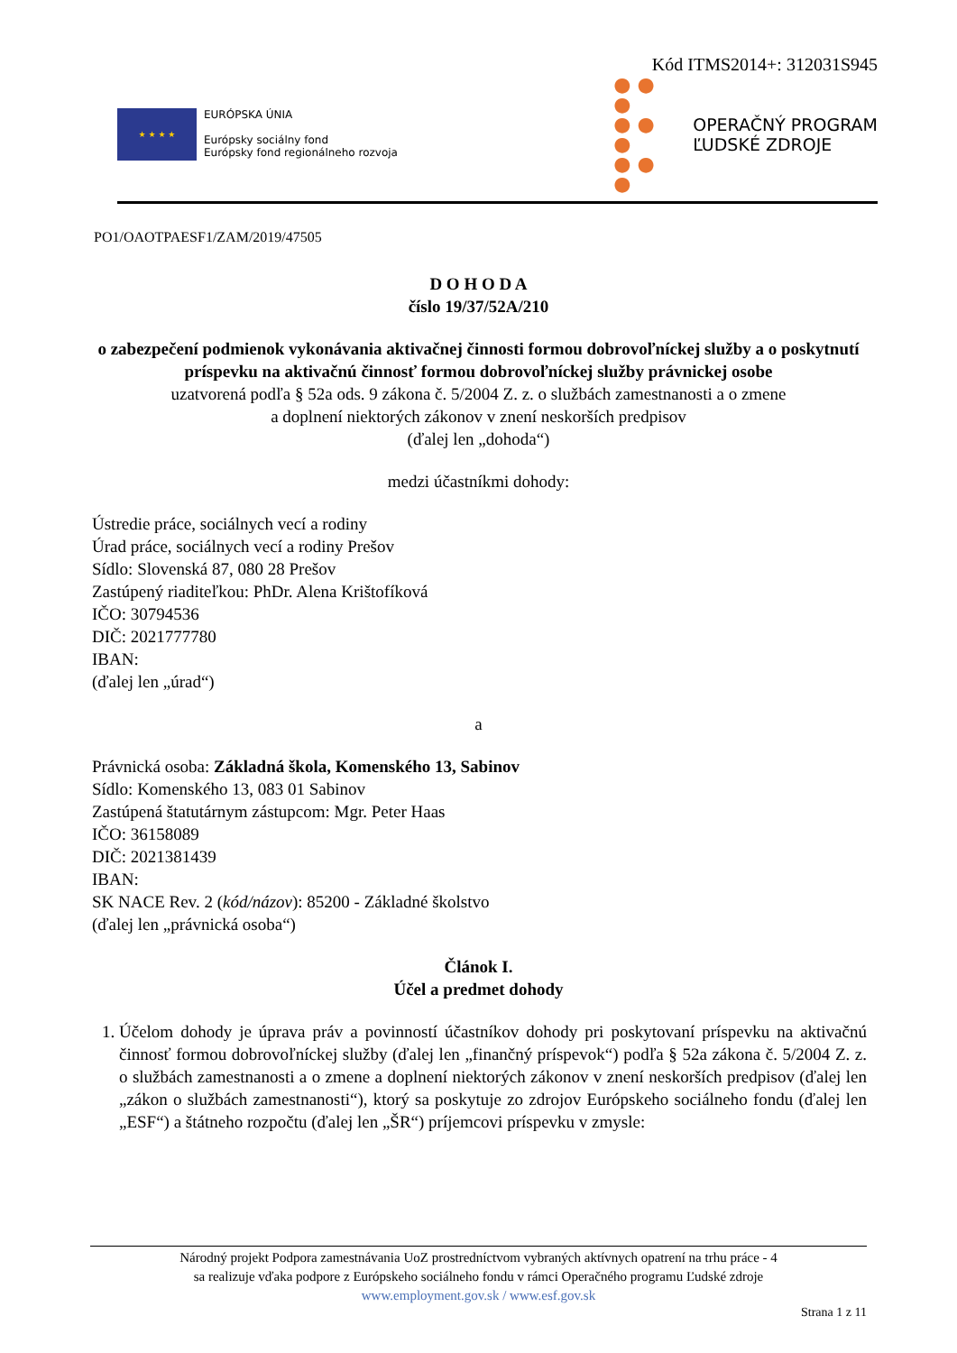Kód ITMS2014+: 312031S945
★ ★ ★ ★
EURÓPSKA ÚNIA
Európsky sociálny fond
Európsky fond regionálneho rozvoja
● ● ●
● ● ●
● ● ●
OPERAČNÝ PROGRAM
ĽUDSKÉ ZDROJE
PO1/OAOTPAESF1/ZAM/2019/47505
D O H O D A
číslo 19/37/52A/210
o zabezpečení podmienok vykonávania aktivačnej činnosti formou dobrovoľníckej služby a o poskytnutí príspevku na aktivačnú činnosť formou dobrovoľníckej služby právnickej osobe
uzatvorená podľa § 52a ods. 9 zákona č. 5/2004 Z. z. o službách zamestnanosti a o zmene
a doplnení niektorých zákonov v znení neskorších predpisov
(ďalej len „dohoda“)
medzi účastníkmi dohody:
Ústredie práce, sociálnych vecí a rodiny
Úrad práce, sociálnych vecí a rodiny Prešov
Sídlo: Slovenská 87, 080 28 Prešov
Zastúpený riaditeľkou: PhDr. Alena Krištofíková
IČO: 30794536
DIČ: 2021777780
IBAN:
(ďalej len „úrad“)
a
Právnická osoba: Základná škola, Komenského 13, Sabinov
Sídlo: Komenského 13, 083 01 Sabinov
Zastúpená štatutárnym zástupcom: Mgr. Peter Haas
IČO: 36158089
DIČ: 2021381439
IBAN:
SK NACE Rev. 2 (kód/názov): 85200 - Základné školstvo
(ďalej len „právnická osoba“)
Článok I.
Účel a predmet dohody
1. Účelom dohody je úprava práv a povinností účastníkov dohody pri poskytovaní príspevku na aktivačnú činnosť formou dobrovoľníckej služby (ďalej len „finančný príspevok“) podľa § 52a zákona č. 5/2004 Z. z. o službách zamestnanosti a o zmene a doplnení niektorých zákonov v znení neskorších predpisov (ďalej len „zákon o službách zamestnanosti“), ktorý sa poskytuje zo zdrojov Európskeho sociálneho fondu (ďalej len „ESF“) a štátneho rozpočtu (ďalej len „ŠR“) príjemcovi príspevku v zmysle:
Národný projekt Podpora zamestnávania UoZ prostredníctvom vybraných aktívnych opatrení na trhu práce - 4
sa realizuje vďaka podpore z Európskeho sociálneho fondu v rámci Operačného programu Ľudské zdroje
www.employment.gov.sk / www.esf.gov.sk
Strana 1 z 11